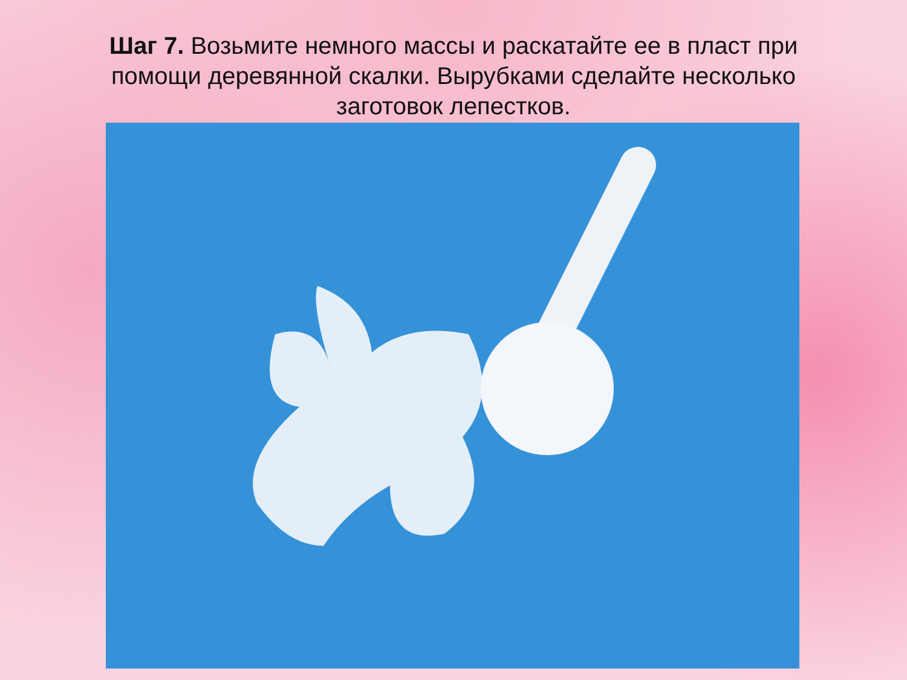Шаг 7. Возьмите немного массы и раскатайте ее в пласт при помощи деревянной скалки. Вырубками сделайте несколько заготовок лепестков.